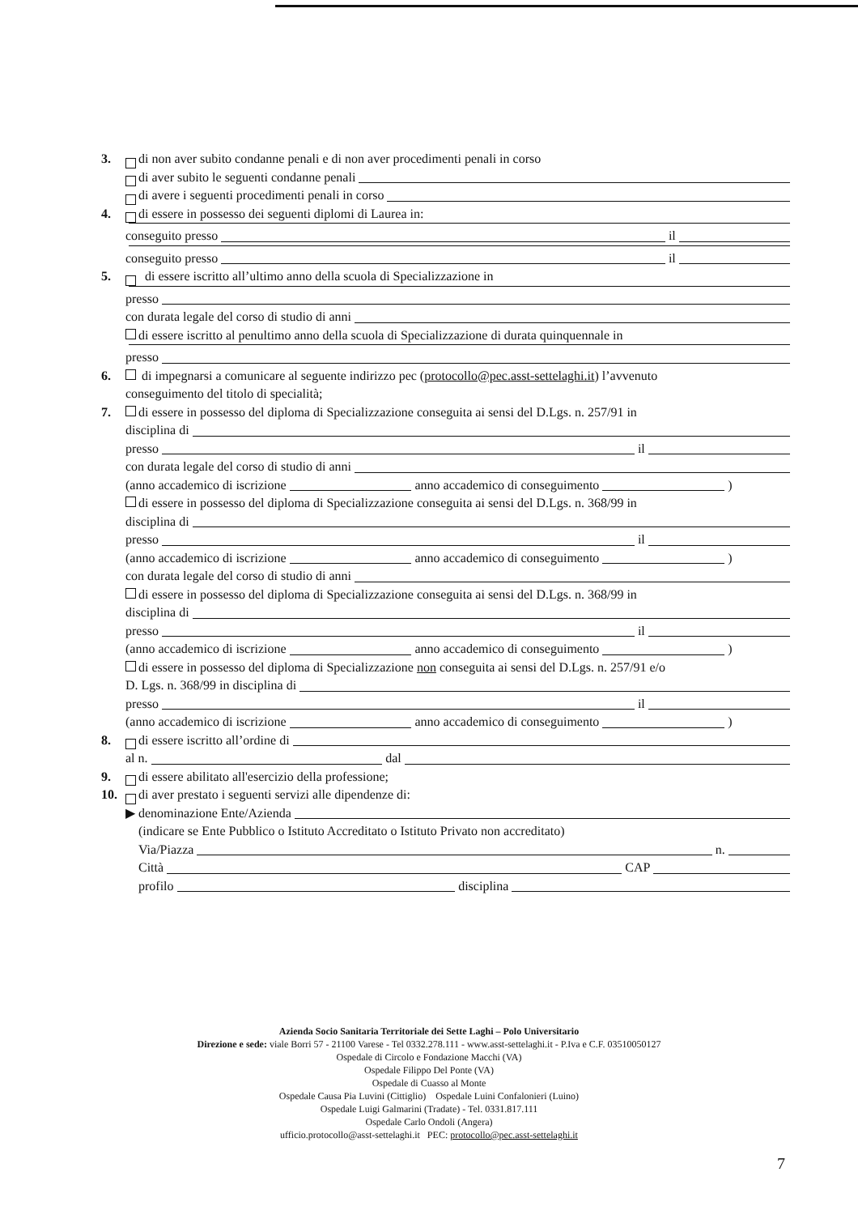3. di non aver subito condanne penali e di non aver procedimenti penali in corso
di aver subito le seguenti condanne penali
di avere i seguenti procedimenti penali in corso
4. di essere in possesso dei seguenti diplomi di Laurea in:
conseguito presso il
conseguito presso il
5. di essere iscritto all’ultimo anno della scuola di Specializzazione in
presso
con durata legale del corso di studio di anni
di essere iscritto al penultimo anno della scuola di Specializzazione di durata quinquennale in
presso
6. di impegnarsi a comunicare al seguente indirizzo pec (protocollo@pec.asst-settelaghi.it) l’avvenuto
conseguimento del titolo di specialità;
7. di essere in possesso del diploma di Specializzazione conseguita ai sensi del D.Lgs. n. 257/91 in
disciplina di
presso il
con durata legale del corso di studio di anni
(anno accademico di iscrizione anno accademico di conseguimento )
di essere in possesso del diploma di Specializzazione conseguita ai sensi del D.Lgs. n. 368/99 in
disciplina di
presso il
(anno accademico di iscrizione anno accademico di conseguimento )
con durata legale del corso di studio di anni
di essere in possesso del diploma di Specializzazione conseguita ai sensi del D.Lgs. n. 368/99 in
disciplina di
presso il
(anno accademico di iscrizione anno accademico di conseguimento )
di essere in possesso del diploma di Specializzazione non conseguita ai sensi del D.Lgs. n. 257/91 e/o
D. Lgs. n. 368/99 in disciplina di
presso il
(anno accademico di iscrizione anno accademico di conseguimento )
8. di essere iscritto all’ordine di
al n. dal
9. di essere abilitato all'esercizio della professione;
10. di aver prestato i seguenti servizi alle dipendenze di:
▶ denominazione Ente/Azienda
(indicare se Ente Pubblico o Istituto Accreditato o Istituto Privato non accreditato)
Via/Piazza n.
Città CAP
profilo disciplina
Azienda Socio Sanitaria Territoriale dei Sette Laghi – Polo Universitario
Direzione e sede: viale Borri 57 - 21100 Varese - Tel 0332.278.111 - www.asst-settelaghi.it - P.Iva e C.F. 03510050127
Ospedale di Circolo e Fondazione Macchi (VA)
Ospedale Filippo Del Ponte (VA)
Ospedale di Cuasso al Monte
Ospedale Causa Pia Luvini (Cittiglio) Ospedale Luini Confalonieri (Luino)
Ospedale Luigi Galmarini (Tradate) - Tel. 0331.817.111
Ospedale Carlo Ondoli (Angera)
ufficio.protocollo@asst-settelaghi.it PEC: protocollo@pec.asst-settelaghi.it
7